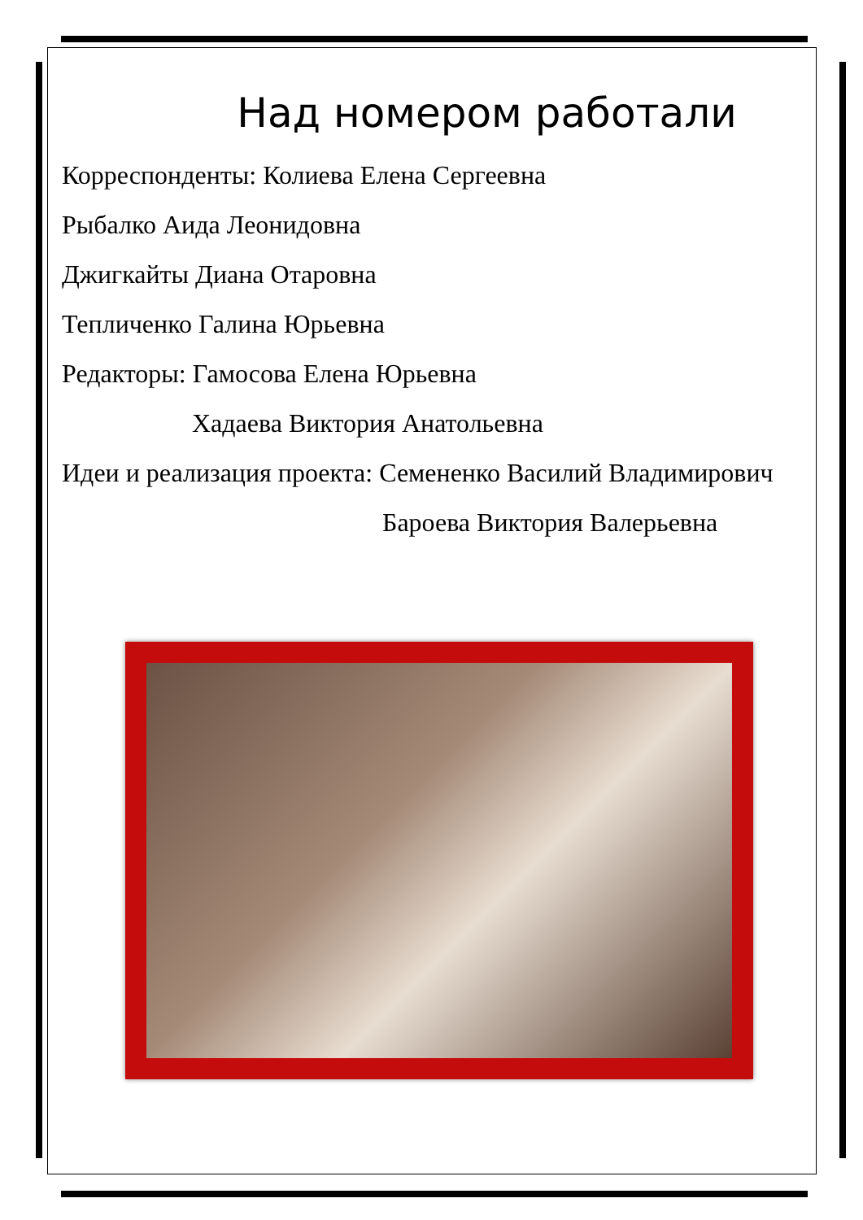Над номером работали
Корреспонденты: Колиева Елена Сергеевна
Рыбалко Аида Леонидовна
Джигкайты Диана Отаровна
Тепличенко Галина Юрьевна
Редакторы: Гамосова Елена Юрьевна
Хадаева Виктория Анатольевна
Идеи и реализация проекта: Семененко Василий Владимирович
Бароева Виктория Валерьевна